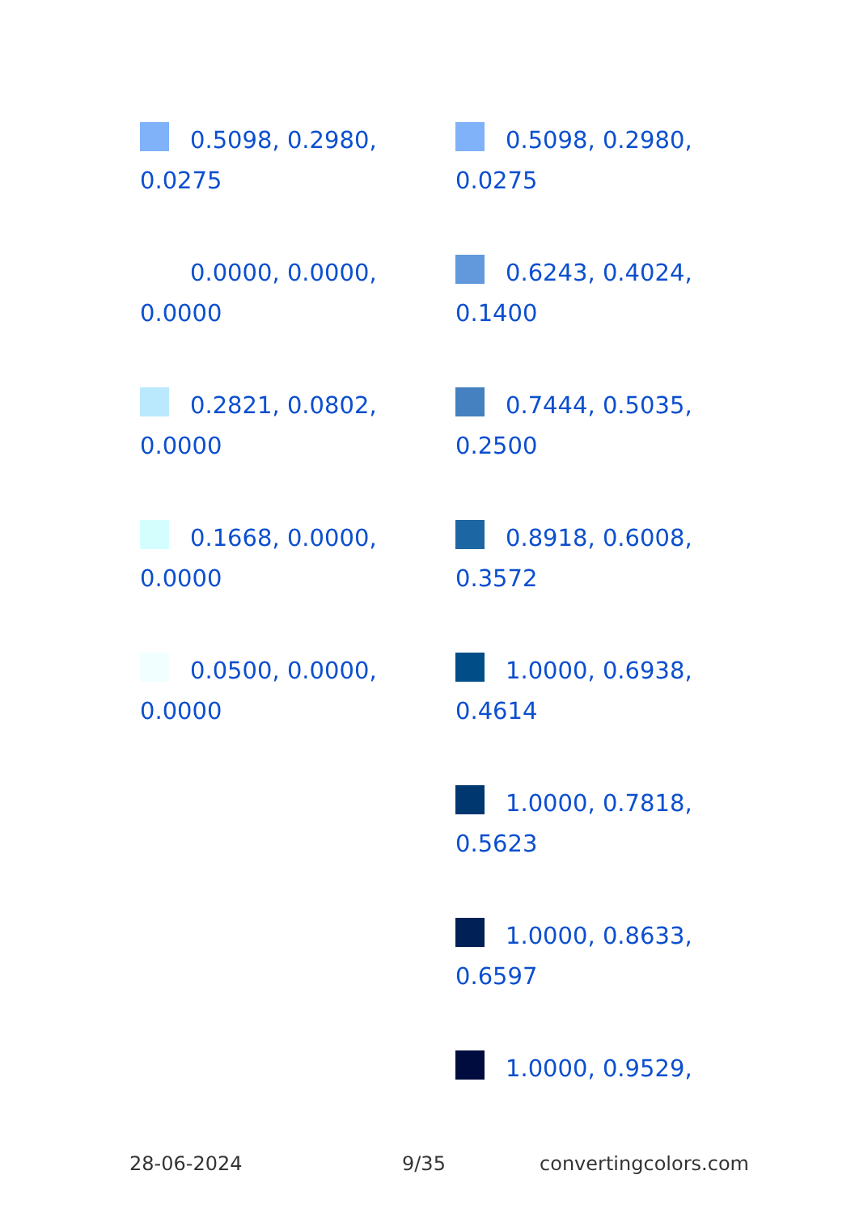0.5098, 0.2980, 0.0275
0.0000, 0.0000, 0.0000
0.2821, 0.0802, 0.0000
0.1668, 0.0000, 0.0000
0.0500, 0.0000, 0.0000
0.5098, 0.2980, 0.0275
0.6243, 0.4024, 0.1400
0.7444, 0.5035, 0.2500
0.8918, 0.6008, 0.3572
1.0000, 0.6938, 0.4614
1.0000, 0.7818, 0.5623
1.0000, 0.8633, 0.6597
1.0000, 0.9529,
28-06-2024 9/35 convertingcolors.com